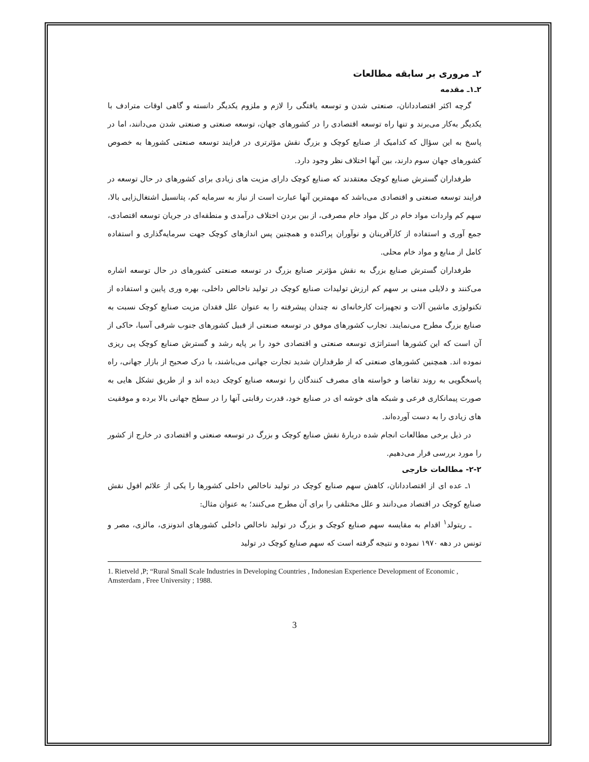۲ـ مروری بر سابقه مطالعات
۲ـ۱ـ مقدمه
گرچه اکثر اقتصاددانان، صنعتی شدن و توسعه یافتگی را لازم و ملزوم یکدیگر دانسته و گاهی اوقات مترادف با یکدیگر به‌کار می‌برند و تنها راه توسعه اقتصادی را در کشورهای جهان، توسعه صنعتی و صنعتی شدن می‌دانند، اما در پاسخ به این سؤال که کدامیک از صنایع کوچک و بزرگ نقش مؤثرتری در فرایند توسعه صنعتی کشورها به خصوص کشورهای جهان سوم دارند، بین آنها اختلاف نظر وجود دارد.
طرفداران گسترش صنایع کوچک معتقدند که صنایع کوچک دارای مزیت های زیادی برای کشورهای در حال توسعه در فرایند توسعه صنعتی و اقتصادی می‌باشد که مهمترین آنها عبارت است از نیاز به سرمایه کم، پتانسیل اشتغال‌زایی بالا، سهم کم واردات مواد خام در کل مواد خام مصرفی، از بین بردن اختلاف درآمدی و منطقه‌ای در جریان توسعه اقتصادی، جمع آوری و استفاده از کارآفرینان و نوآوران پراکنده و همچنین پس اندازهای کوچک جهت سرمایه‌گذاری و استفاده کامل از منابع و مواد خام محلی.
طرفداران گسترش صنایع بزرگ به نقش مؤثرتر صنایع بزرگ در توسعه صنعتی کشورهای در حال توسعه اشاره می‌کنند و دلایلی مبنی بر سهم کم ارزش تولیدات صنایع کوچک در تولید ناخالص داخلی، بهره وری پایین و استفاده از تکنولوژی ماشین آلات و تجهیزات کارخانه‌ای نه چندان پیشرفته را به عنوان علل فقدان مزیت صنایع کوچک نسبت به صنایع بزرگ مطرح می‌نمایند. تجارب کشورهای موفق در توسعه صنعتی از قبیل کشورهای جنوب شرقی آسیا، حاکی از آن است که این کشورها استراتژی توسعه صنعتی و اقتصادی خود را بر پایه رشد و گسترش صنایع کوچک پی ریزی نموده اند. همچنین کشورهای صنعتی که از طرفداران شدید تجارت جهانی می‌باشند، با درک صحیح از بازار جهانی، راه پاسخگویی به روند تقاضا و خواسته های مصرف کنندگان را توسعه صنایع کوچک دیده اند و از طریق تشکل هایی به صورت پیمانکاری فرعی و شبکه های خوشه ای در صنایع خود، قدرت رقابتی آنها را در سطح جهانی بالا برده و موفقیت های زیادی را به دست آورده‌اند.
در ذیل برخی مطالعات انجام شده دربارهٔ نقش صنایع کوچک و بزرگ در توسعه صنعتی و اقتصادی در خارج از کشور را مورد بررسی قرار می‌دهیم.
۲-۲- مطالعات خارجی
۱ـ عده ای از اقتصاددانان، کاهش سهم صنایع کوچک در تولید ناخالص داخلی کشورها را یکی از علائم افول نقش صنایع کوچک در اقتصاد می‌دانند و علل مختلفی را برای آن مطرح می‌کنند؛ به عنوان مثال:
ـ ریتولد<sup>۱</sup> اقدام به مقایسه سهم صنایع کوچک و بزرگ در تولید ناخالص داخلی کشورهای اندونزی، مالزی، مصر و تونس در دهه ۱۹۷۰ نموده و نتیجه گرفته است که سهم صنایع کوچک در تولید
1. Rietveld ,P; “Rural Small Scale Industries in Developing Countries , Indonesian Experience Development of Economic , Amsterdam , Free University ; 1988.
3